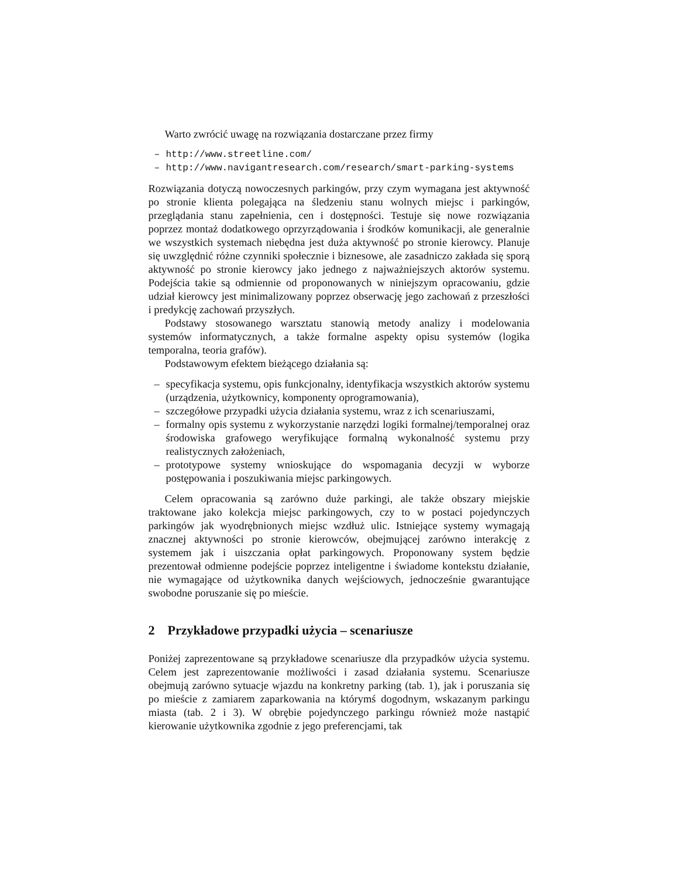Warto zwrócić uwagę na rozwiązania dostarczane przez firmy
– http://www.streetline.com/
– http://www.navigantresearch.com/research/smart-parking-systems
Rozwiązania dotyczą nowoczesnych parkingów, przy czym wymagana jest aktywność po stronie klienta polegająca na śledzeniu stanu wolnych miejsc i parkingów, przeglądania stanu zapełnienia, cen i dostępności. Testuje się nowe rozwiązania poprzez montaż dodatkowego oprzyrządowania i środków komunikacji, ale generalnie we wszystkich systemach niebędna jest duża aktywność po stronie kierowcy. Planuje się uwzględnić różne czynniki społecznie i biznesowe, ale zasadniczo zakłada się sporą aktywność po stronie kierowcy jako jednego z najważniejszych aktorów systemu. Podejścia takie są odmiennie od proponowanych w niniejszym opracowaniu, gdzie udział kierowcy jest minimalizowany poprzez obserwację jego zachowań z przeszłości i predykcję zachowań przyszłych.
Podstawy stosowanego warsztatu stanowią metody analizy i modelowania systemów informatycznych, a także formalne aspekty opisu systemów (logika temporalna, teoria grafów).
Podstawowym efektem bieżącego działania są:
– specyfikacja systemu, opis funkcjonalny, identyfikacja wszystkich aktorów systemu (urządzenia, użytkownicy, komponenty oprogramowania),
– szczegółowe przypadki użycia działania systemu, wraz z ich scenariuszami,
– formalny opis systemu z wykorzystanie narzędzi logiki formalnej/temporalnej oraz środowiska grafowego weryfikujące formalną wykonalność systemu przy realistycznych założeniach,
– prototypowe systemy wnioskujące do wspomagania decyzji w wyborze postępowania i poszukiwania miejsc parkingowych.
Celem opracowania są zarówno duże parkingi, ale także obszary miejskie traktowane jako kolekcja miejsc parkingowych, czy to w postaci pojedynczych parkingów jak wyodrębnionych miejsc wzdłuż ulic. Istniejące systemy wymagają znacznej aktywności po stronie kierowców, obejmującej zarówno interakcję z systemem jak i uiszczania opłat parkingowych. Proponowany system będzie prezentował odmienne podejście poprzez inteligentne i świadome kontekstu działanie, nie wymagające od użytkownika danych wejściowych, jednocześnie gwarantujące swobodne poruszanie się po mieście.
2 Przykładowe przypadki użycia – scenariusze
Poniżej zaprezentowane są przykładowe scenariusze dla przypadków użycia systemu. Celem jest zaprezentowanie możliwości i zasad działania systemu. Scenariusze obejmują zarówno sytuacje wjazdu na konkretny parking (tab. 1), jak i poruszania się po mieście z zamiarem zaparkowania na którymś dogodnym, wskazanym parkingu miasta (tab. 2 i 3). W obrębie pojedynczego parkingu również może nastąpić kierowanie użytkownika zgodnie z jego preferencjami, tak